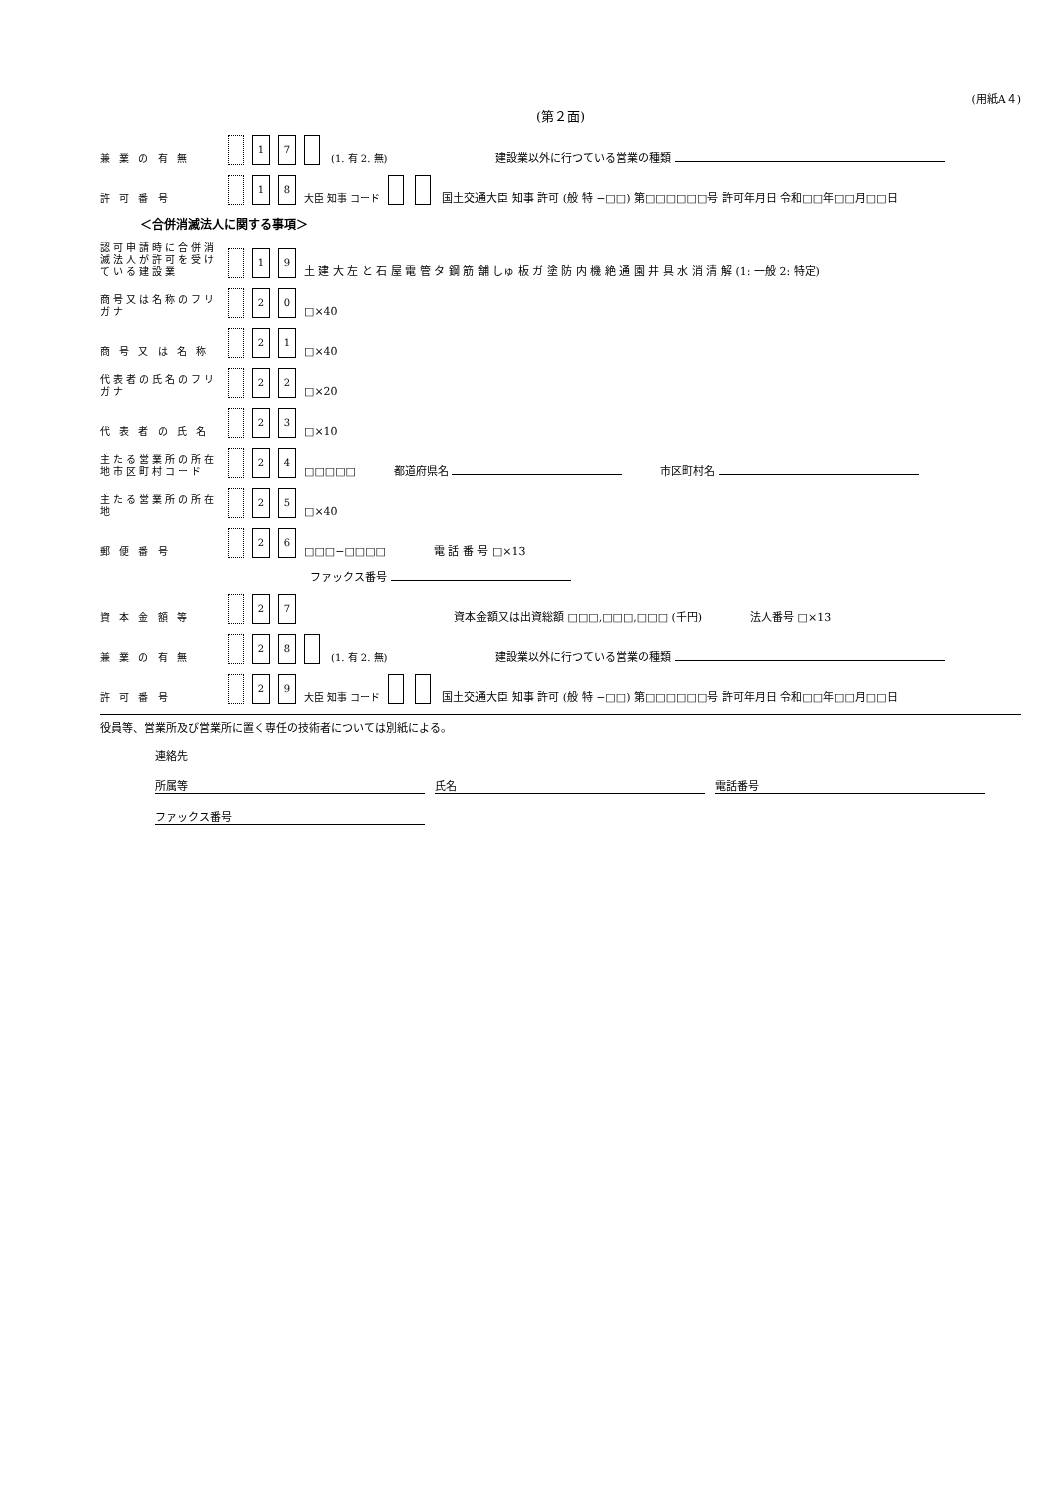(用紙A４)
(第２面)
兼 業 の 有 無 1 7 (1. 有 2. 無) 建設業以外に行つている営業の種類
許 可 番 号 1 8 大臣 知事 コード 国土交通大臣 知事 許可 (般 特 −□□) 第□□□□□□号 許可年月日 令和□□年□□月□□日
＜合併消滅法人に関する事項＞
認可申請時に合併消滅法人が許可を受けている建設業 1 9 土 建 大 左 と 石 屋 電 管 タ 鋼 筋 舗 しゅ 板 ガ 塗 防 内 機 絶 通 園 井 具 水 消 清 解 (1: 一般 2: 特定)
商号又は名称のフリガナ 2 0 □×40
商 号 又 は 名 称 2 1 □×40
代表者の氏名のフリガナ 2 2 □×20
代 表 者 の 氏 名 2 3 □×10
主たる営業所の所在地市区町村コード 2 4 □□□□□ 都道府県名 市区町村名
主たる営業所の所在地 2 5 □×40
郵 便 番 号 2 6 □□□−□□□□ 電 話 番 号 □×13
ファックス番号
資 本 金 額 等 2 7 資本金額又は出資総額 □□□,□□□,□□□ (千円) 法人番号 □×13
兼 業 の 有 無 2 8 (1. 有 2. 無) 建設業以外に行つている営業の種類
許 可 番 号 2 9 大臣 知事 コード 国土交通大臣 知事 許可 (般 特 −□□) 第□□□□□□号 許可年月日 令和□□年□□月□□日
役員等、営業所及び営業所に置く専任の技術者については別紙による。
連絡先
所属等 氏名 電話番号
ファックス番号